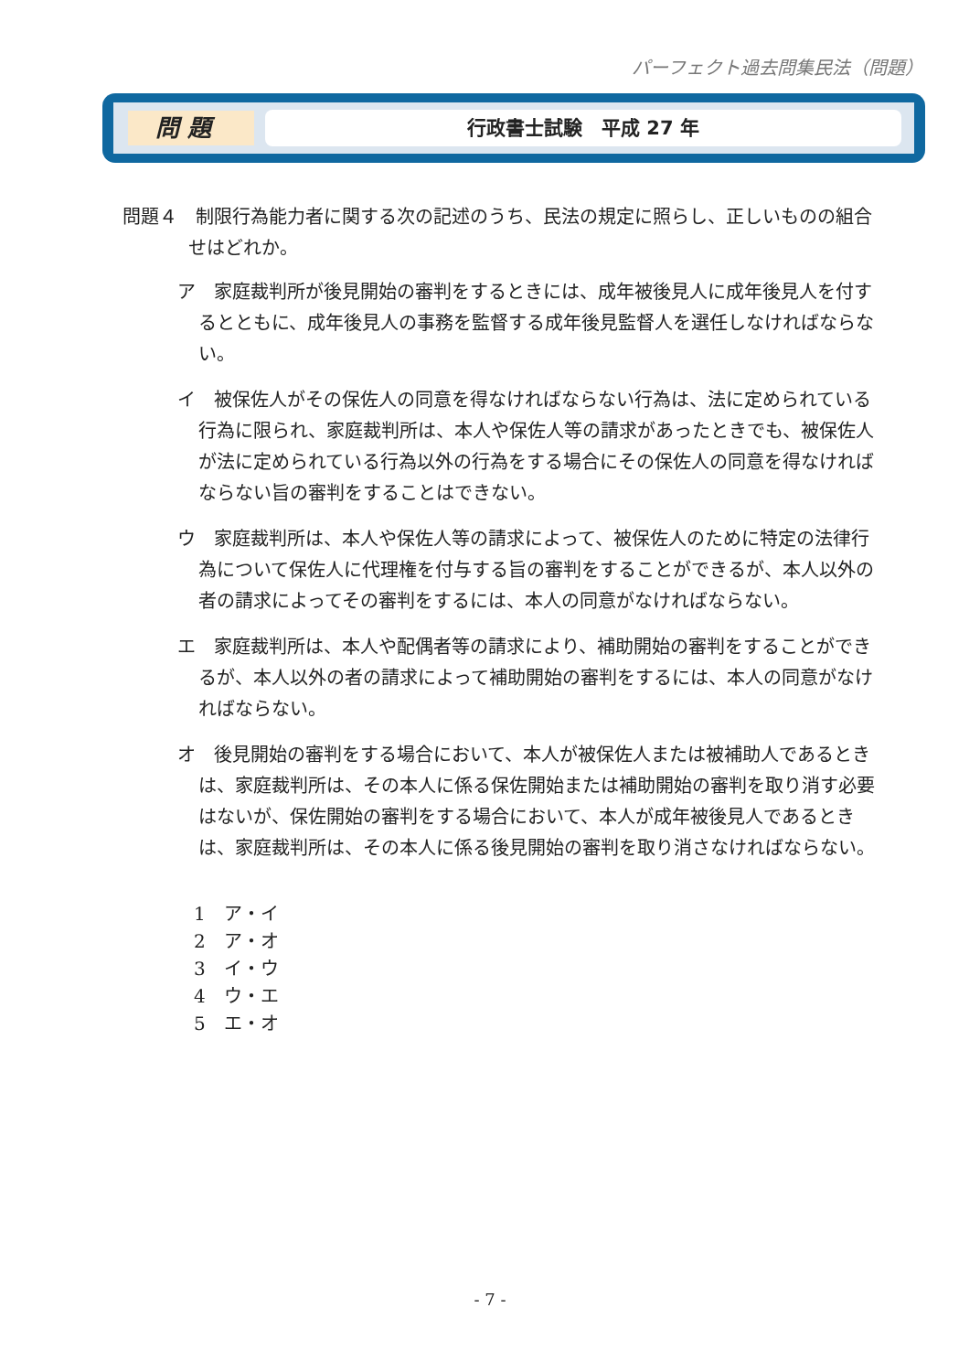パーフェクト過去問集民法（問題）
問 題
行政書士試験　平成 27 年
問題４　制限行為能力者に関する次の記述のうち、民法の規定に照らし、正しいものの組合せはどれか。
ア　家庭裁判所が後見開始の審判をするときには、成年被後見人に成年後見人を付するとともに、成年後見人の事務を監督する成年後見監督人を選任しなければならない。
イ　被保佐人がその保佐人の同意を得なければならない行為は、法に定められている行為に限られ、家庭裁判所は、本人や保佐人等の請求があったときでも、被保佐人が法に定められている行為以外の行為をする場合にその保佐人の同意を得なければならない旨の審判をすることはできない。
ウ　家庭裁判所は、本人や保佐人等の請求によって、被保佐人のために特定の法律行為について保佐人に代理権を付与する旨の審判をすることができるが、本人以外の者の請求によってその審判をするには、本人の同意がなければならない。
エ　家庭裁判所は、本人や配偶者等の請求により、補助開始の審判をすることができるが、本人以外の者の請求によって補助開始の審判をするには、本人の同意がなければならない。
オ　後見開始の審判をする場合において、本人が被保佐人または被補助人であるときは、家庭裁判所は、その本人に係る保佐開始または補助開始の審判を取り消す必要はないが、保佐開始の審判をする場合において、本人が成年被後見人であるときは、家庭裁判所は、その本人に係る後見開始の審判を取り消さなければならない。
1　ア・イ
2　ア・オ
3　イ・ウ
4　ウ・エ
5　エ・オ
- 7 -